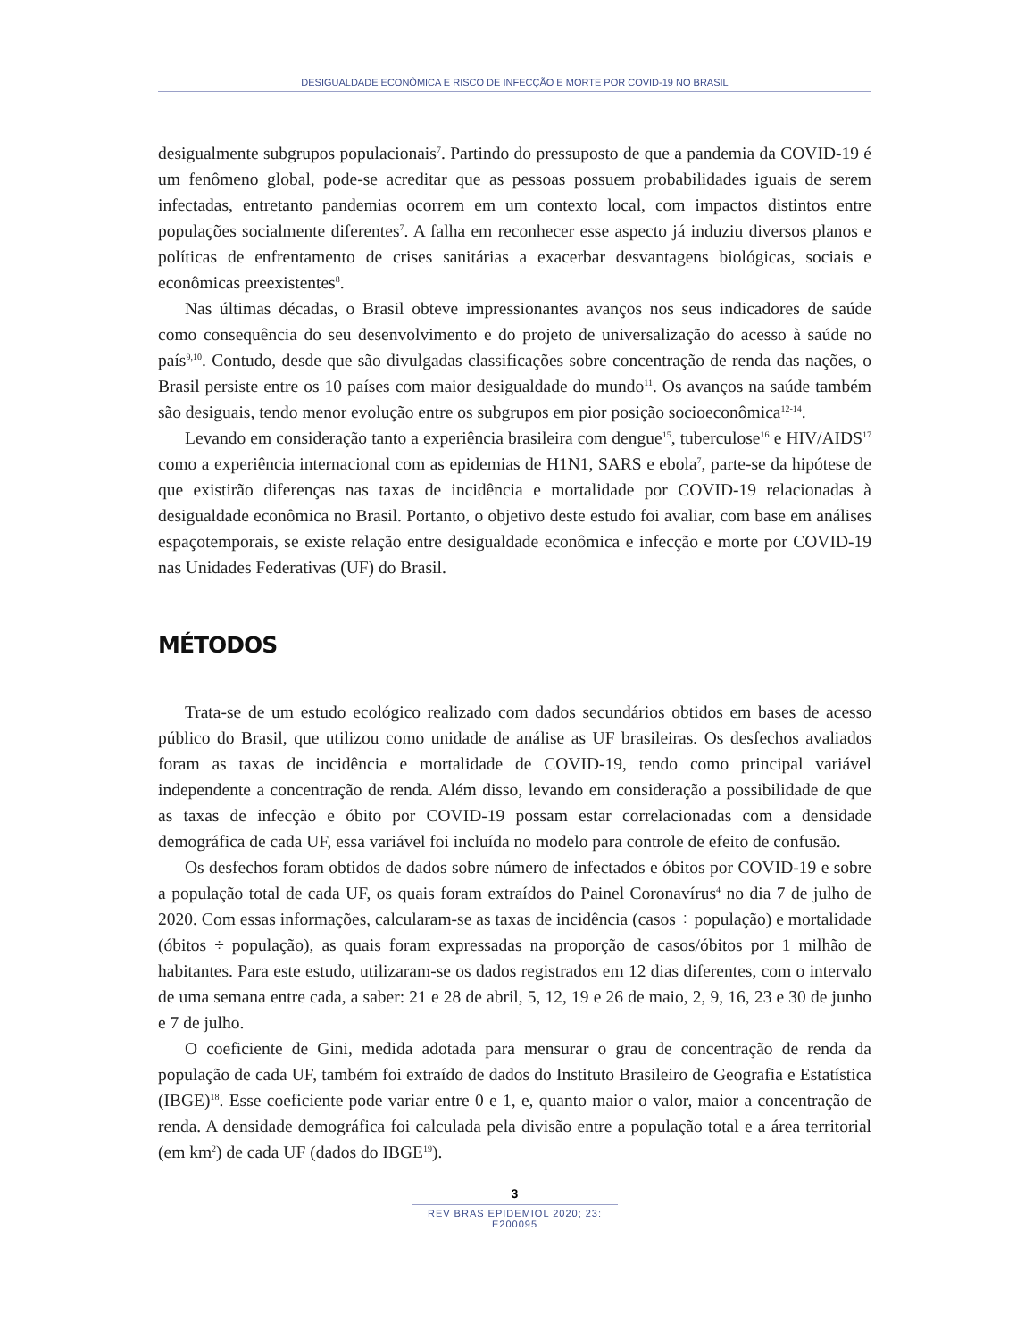DESIGUALDADE ECONÔMICA E RISCO DE INFECÇÃO E MORTE POR COVID-19 NO BRASIL
desigualmente subgrupos populacionais<sup>7</sup>. Partindo do pressuposto de que a pandemia da COVID-19 é um fenômeno global, pode-se acreditar que as pessoas possuem probabilidades iguais de serem infectadas, entretanto pandemias ocorrem em um contexto local, com impactos distintos entre populações socialmente diferentes<sup>7</sup>. A falha em reconhecer esse aspecto já induziu diversos planos e políticas de enfrentamento de crises sanitárias a exacerbar desvantagens biológicas, sociais e econômicas preexistentes<sup>8</sup>.
Nas últimas décadas, o Brasil obteve impressionantes avanços nos seus indicadores de saúde como consequência do seu desenvolvimento e do projeto de universalização do acesso à saúde no país<sup>9,10</sup>. Contudo, desde que são divulgadas classificações sobre concentração de renda das nações, o Brasil persiste entre os 10 países com maior desigualdade do mundo<sup>11</sup>. Os avanços na saúde também são desiguais, tendo menor evolução entre os subgrupos em pior posição socioeconômica<sup>12-14</sup>.
Levando em consideração tanto a experiência brasileira com dengue<sup>15</sup>, tuberculose<sup>16</sup> e HIV/AIDS<sup>17</sup> como a experiência internacional com as epidemias de H1N1, SARS e ebola<sup>7</sup>, parte-se da hipótese de que existirão diferenças nas taxas de incidência e mortalidade por COVID-19 relacionadas à desigualdade econômica no Brasil. Portanto, o objetivo deste estudo foi avaliar, com base em análises espaçotemporais, se existe relação entre desigualdade econômica e infecção e morte por COVID-19 nas Unidades Federativas (UF) do Brasil.
MÉTODOS
Trata-se de um estudo ecológico realizado com dados secundários obtidos em bases de acesso público do Brasil, que utilizou como unidade de análise as UF brasileiras. Os desfechos avaliados foram as taxas de incidência e mortalidade de COVID-19, tendo como principal variável independente a concentração de renda. Além disso, levando em consideração a possibilidade de que as taxas de infecção e óbito por COVID-19 possam estar correlacionadas com a densidade demográfica de cada UF, essa variável foi incluída no modelo para controle de efeito de confusão.
Os desfechos foram obtidos de dados sobre número de infectados e óbitos por COVID-19 e sobre a população total de cada UF, os quais foram extraídos do Painel Coronavírus<sup>4</sup> no dia 7 de julho de 2020. Com essas informações, calcularam-se as taxas de incidência (casos ÷ população) e mortalidade (óbitos ÷ população), as quais foram expressadas na proporção de casos/óbitos por 1 milhão de habitantes. Para este estudo, utilizaram-se os dados registrados em 12 dias diferentes, com o intervalo de uma semana entre cada, a saber: 21 e 28 de abril, 5, 12, 19 e 26 de maio, 2, 9, 16, 23 e 30 de junho e 7 de julho.
O coeficiente de Gini, medida adotada para mensurar o grau de concentração de renda da população de cada UF, também foi extraído de dados do Instituto Brasileiro de Geografia e Estatística (IBGE)<sup>18</sup>. Esse coeficiente pode variar entre 0 e 1, e, quanto maior o valor, maior a concentração de renda. A densidade demográfica foi calculada pela divisão entre a população total e a área territorial (em km<sup>2</sup>) de cada UF (dados do IBGE<sup>19</sup>).
3
REV BRAS EPIDEMIOL 2020; 23: E200095